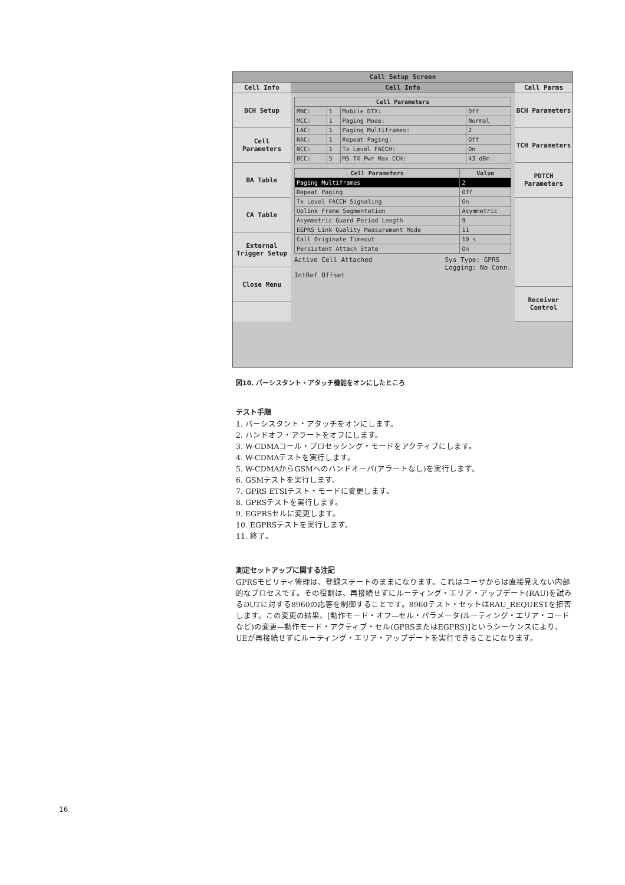Call Setup Screen
Cell Info Cell Info Call Parms
BCH Setup
Cell Parameters
BA Table
CA Table
External Trigger Setup
Close Menu
| Cell Parameters | | | |
| --- | --- | --- | --- |
| MNC: | 1 | Mobile DTX: | Off |
| MCC: | 1 | Paging Mode: | Normal |
| LAC: | 1 | Paging Multiframes: | 2 |
| RAC: | 1 | Repeat Paging: | Off |
| NCC: | 1 | Tx Level FACCH: | On |
| BCC: | 5 | MS TX Pwr Max CCH: | 43 dBm |
| Cell Parameters | Value |
| --- | --- |
| Paging Multiframes | 2 |
| Repeat Paging | Off |
| Tx Level FACCH Signaling | On |
| Uplink Frame Segmentation | Asymmetric |
| Asymmetric Guard Period Length | 9 |
| EGPRS Link Quality Measurement Mode | 11 |
| Call Originate Timeout | 10 s |
| Persistent Attach State | On |
Active Cell Attached Sys Type: GPRS
Logging: No Conn.
IntRef Offset
BCH Parameters
TCH Parameters
PDTCH Parameters
Receiver Control
図10. パーシスタント・アタッチ機能をオンにしたところ
テスト手順
1. パーシスタント・アタッチをオンにします。
2. ハンドオフ・アラートをオフにします。
3. W-CDMAコール・プロセッシング・モードをアクティブにします。
4. W-CDMAテストを実行します。
5. W-CDMAからGSMへのハンドオーバ(アラートなし)を実行します。
6. GSMテストを実行します。
7. GPRS ETSIテスト・モードに変更します。
8. GPRSテストを実行します。
9. EGPRSセルに変更します。
10. EGPRSテストを実行します。
11. 終了。
測定セットアップに関する注記
GPRSモビリティ管理は、登録ステートのままになります。これはユーザからは直接見えない内部的なプロセスです。その役割は、再接続せずにルーティング・エリア・アップデート(RAU)を試みるDUTに対する8960の応答を制御することです。8960テスト・セットはRAU_REQUESTを拒否します。この変更の結果、[動作モード・オフ—セル・パラメータ(ルーティング・エリア・コードなど)の変更—動作モード・アクティブ・セル(GPRSまたはEGPRS)]というシーケンスにより、UEが再接続せずにルーティング・エリア・アップデートを実行できることになります。
16